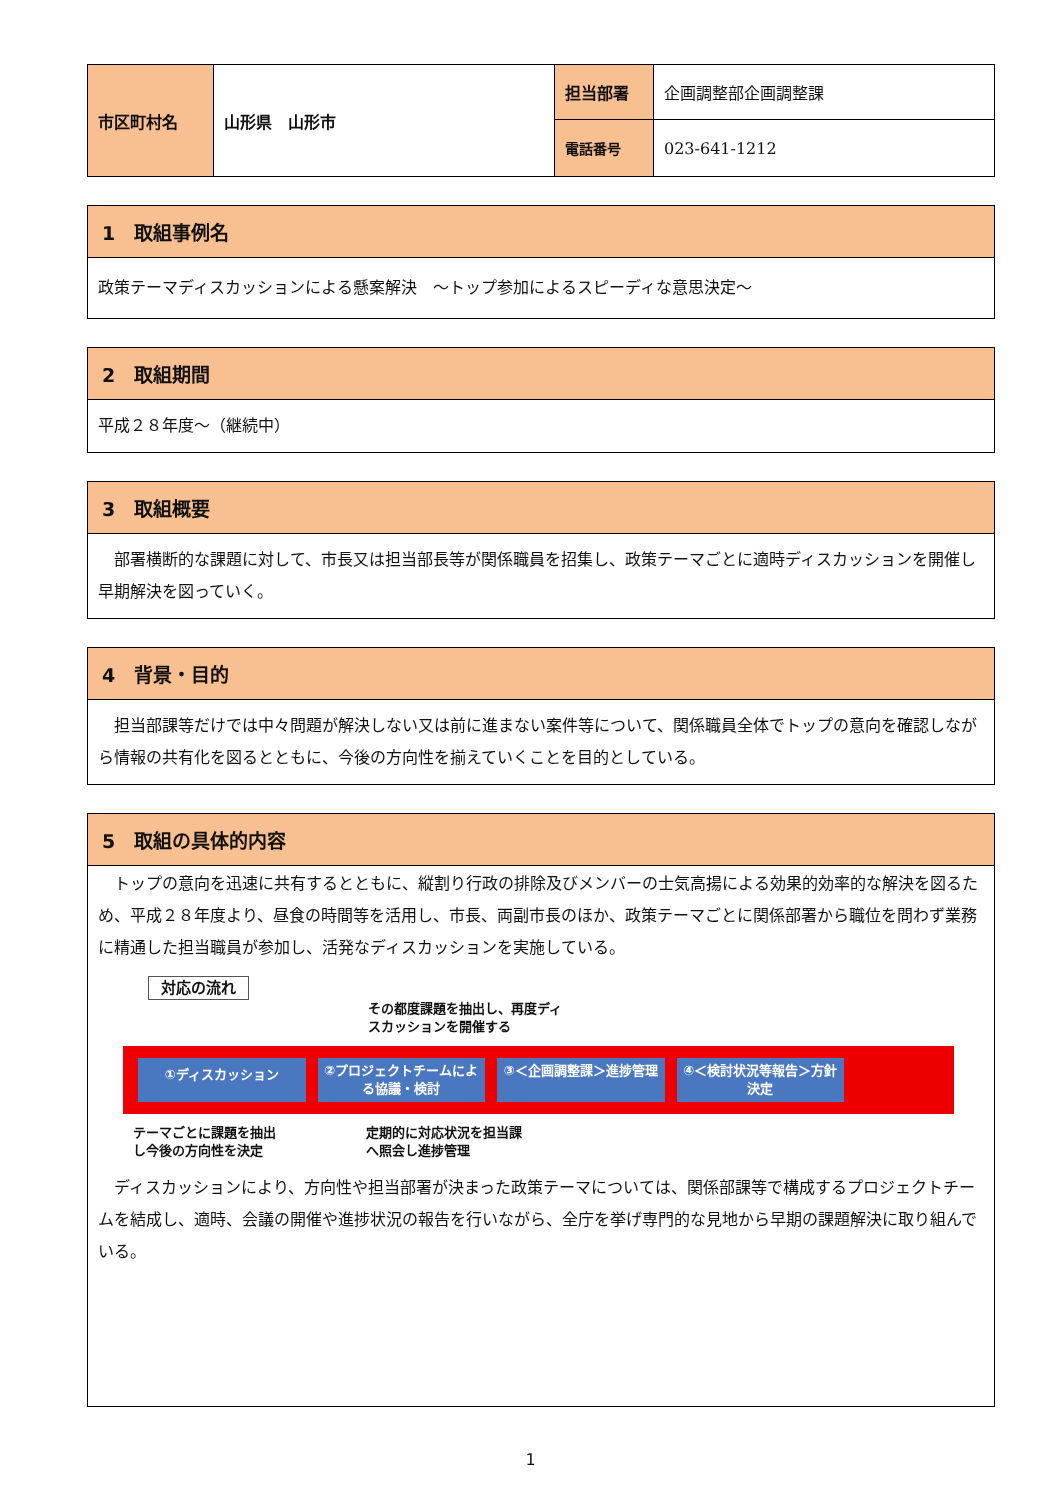| 市区町村名 | 山形県 山形市 | 担当部署 | 企画調整部企画調整課 |
| | | 電話番号 | 023-641-1212 |
1　取組事例名
政策テーマディスカッションによる懸案解決　～トップ参加によるスピーディな意思決定～
2　取組期間
平成２８年度～（継続中）
3　取組概要
　部署横断的な課題に対して、市長又は担当部長等が関係職員を招集し、政策テーマごとに適時ディスカッションを開催し早期解決を図っていく。
4　背景・目的
　担当部課等だけでは中々問題が解決しない又は前に進まない案件等について、関係職員全体でトップの意向を確認しながら情報の共有化を図るとともに、今後の方向性を揃えていくことを目的としている。
5　取組の具体的内容
　トップの意向を迅速に共有するとともに、縦割り行政の排除及びメンバーの士気高揚による効果的効率的な解決を図るため、平成２８年度より、昼食の時間等を活用し、市長、両副市長のほか、政策テーマごとに関係部署から職位を問わず業務に精通した担当職員が参加し、活発なディスカッションを実施している。
対応の流れ
その都度課題を抽出し、再度ディ
スカッションを開催する
①ディスカッション
②プロジェクトチームによる協議・検討 ③＜企画調整課＞進捗管理 ④＜検討状況等報告＞方針決定
テーマごとに課題を抽出
し今後の方向性を決定
定期的に対応状況を担当課
へ照会し進捗管理
　ディスカッションにより、方向性や担当部署が決まった政策テーマについては、関係部課等で構成するプロジェクトチームを結成し、適時、会議の開催や進捗状況の報告を行いながら、全庁を挙げ専門的な見地から早期の課題解決に取り組んでいる。
1